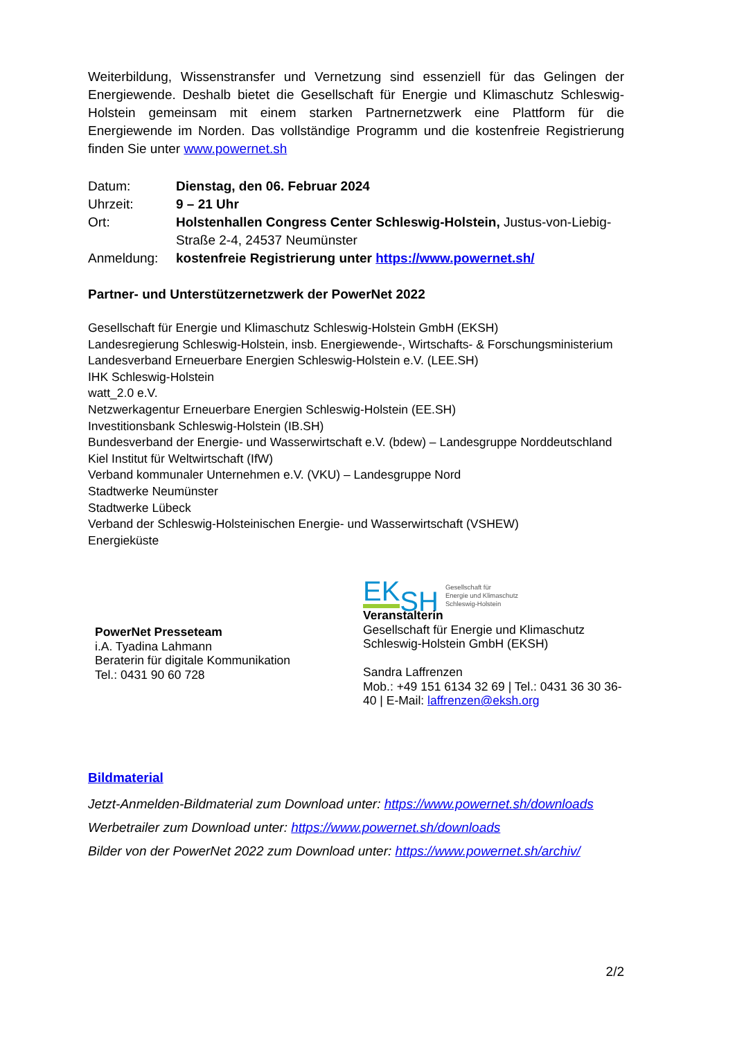Weiterbildung, Wissenstransfer und Vernetzung sind essenziell für das Gelingen der Energiewende. Deshalb bietet die Gesellschaft für Energie und Klimaschutz Schleswig-Holstein gemeinsam mit einem starken Partnernetzwerk eine Plattform für die Energiewende im Norden. Das vollständige Programm und die kostenfreie Registrierung finden Sie unter www.powernet.sh
| Datum: | Dienstag, den 06. Februar 2024 |
| Uhrzeit: | 9 – 21 Uhr |
| Ort: | Holstenhallen Congress Center Schleswig-Holstein, Justus-von-Liebig-Straße 2-4, 24537 Neumünster |
| Anmeldung: | kostenfreie Registrierung unter https://www.powernet.sh/ |
Partner- und Unterstützernetzwerk der PowerNet 2022
Gesellschaft für Energie und Klimaschutz Schleswig-Holstein GmbH (EKSH)
Landesregierung Schleswig-Holstein, insb. Energiewende-, Wirtschafts- & Forschungsministerium
Landesverband Erneuerbare Energien Schleswig-Holstein e.V. (LEE.SH)
IHK Schleswig-Holstein
watt_2.0 e.V.
Netzwerkagentur Erneuerbare Energien Schleswig-Holstein (EE.SH)
Investitionsbank Schleswig-Holstein (IB.SH)
Bundesverband der Energie- und Wasserwirtschaft e.V. (bdew) – Landesgruppe Norddeutschland
Kiel Institut für Weltwirtschaft (IfW)
Verband kommunaler Unternehmen e.V. (VKU) – Landesgruppe Nord
Stadtwerke Neumünster
Stadtwerke Lübeck
Verband der Schleswig-Holsteinischen Energie- und Wasserwirtschaft (VSHEW)
Energieküste
PowerNet Presseteam
i.A. Tyadina Lahmann
Beraterin für digitale Kommunikation
Tel.: 0431 90 60 728
EK SH Gesellschaft für
Energie und Klimaschutz
Schleswig-Holstein
Veranstalterin
Gesellschaft für Energie und Klimaschutz
Schleswig-Holstein GmbH (EKSH)
Sandra Laffrenzen
Mob.: +49 151 6134 32 69 | Tel.: 0431 36 30 36-40 | E-Mail: laffrenzen@eksh.org
Bildmaterial
Jetzt-Anmelden-Bildmaterial zum Download unter: https://www.powernet.sh/downloads
Werbetrailer zum Download unter: https://www.powernet.sh/downloads
Bilder von der PowerNet 2022 zum Download unter: https://www.powernet.sh/archiv/
2/2